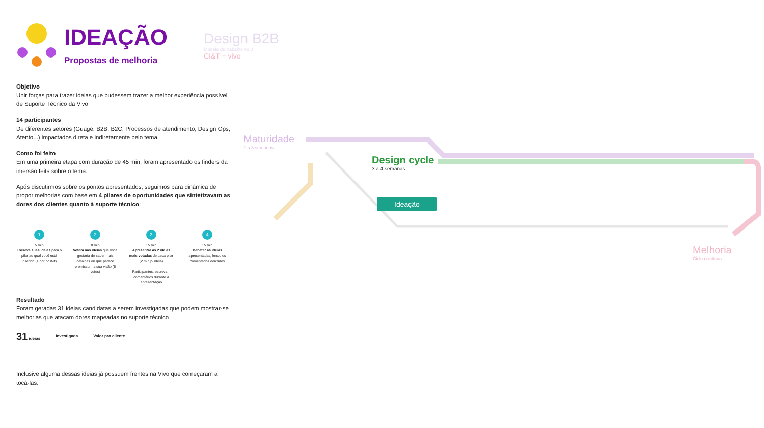IDEAÇÃO
Propostas de melhoria
Objetivo
Unir forças para trazer ideias que pudessem trazer a melhor experiência possível de Suporte Técnico da Vivo
14 participantes
De diferentes setores (Guage, B2B, B2C, Processos de atendimento, Design Ops, Atento...) impactados direta e indiretamente pelo tema.
Como foi feito
Em uma primeira etapa com duração de 45 min, foram apresentado os finders da imersão feita sobre o tema.
Após discutirmos sobre os pontos apresentados, seguimos para dinâmica de propor melhorias com base em 4 pilares de oportunidades que sintetizavam as dores dos clientes quanto à suporte técnico:
1
5 min
Escreva suas ideias para o pilar ao qual você está inserido (1 por post-it)
2
8 min
Votem nas ideias que você gostaria de saber mais detalhes ou que parece promissor na sua visão (6 votos)
3
15 min
Apresentar as 2 ideias mais votadas de cada pilar (2 min p/ ideia)
Participantes, escrevam comentários durante a apresentação
4
15 min
Debater as ideias apresentadas, lendo os comentários deixados
Resultado
Foram geradas 31 ideias candidatas a serem investigadas que podem mostrar-se melhorias que atacam dores mapeadas no suporte técnico
31 ideias Investigada Valor pro cliente
Inclusive alguma dessas ideias já possuem frentes na Vivo que começaram a tocá-las.
Design B2B
Modelo de trabalho v2.0
CI&T + vivo
Maturidade
2 a 3 semanas
Design cycle
3 a 4 semanas
Ideação
Melhoria
Ciclo contínuo